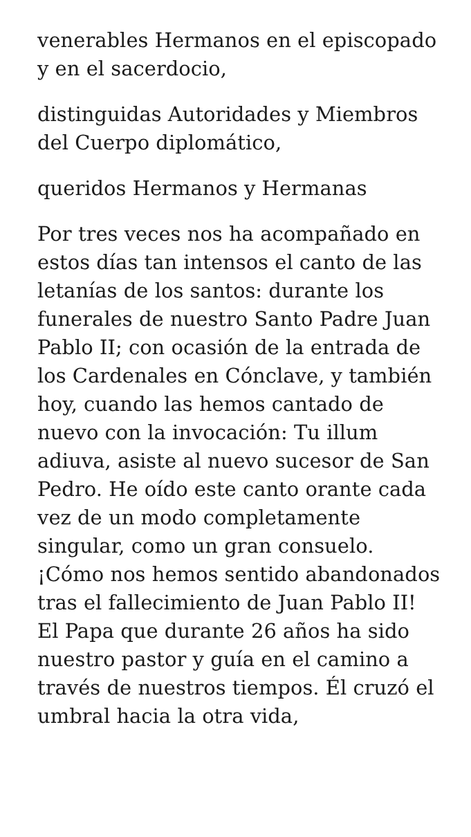venerables Hermanos en el episcopado y en el sacerdocio,
distinguidas Autoridades y Miembros del Cuerpo diplomático,
queridos Hermanos y Hermanas
Por tres veces nos ha acompañado en estos días tan intensos el canto de las letanías de los santos: durante los funerales de nuestro Santo Padre Juan Pablo II; con ocasión de la entrada de los Cardenales en Cónclave, y también hoy, cuando las hemos cantado de nuevo con la invocación: Tu illum adiuva, asiste al nuevo sucesor de San Pedro. He oído este canto orante cada vez de un modo completamente singular, como un gran consuelo. ¡Cómo nos hemos sentido abandonados tras el fallecimiento de Juan Pablo II! El Papa que durante 26 años ha sido nuestro pastor y guía en el camino a través de nuestros tiempos. Él cruzó el umbral hacia la otra vida,